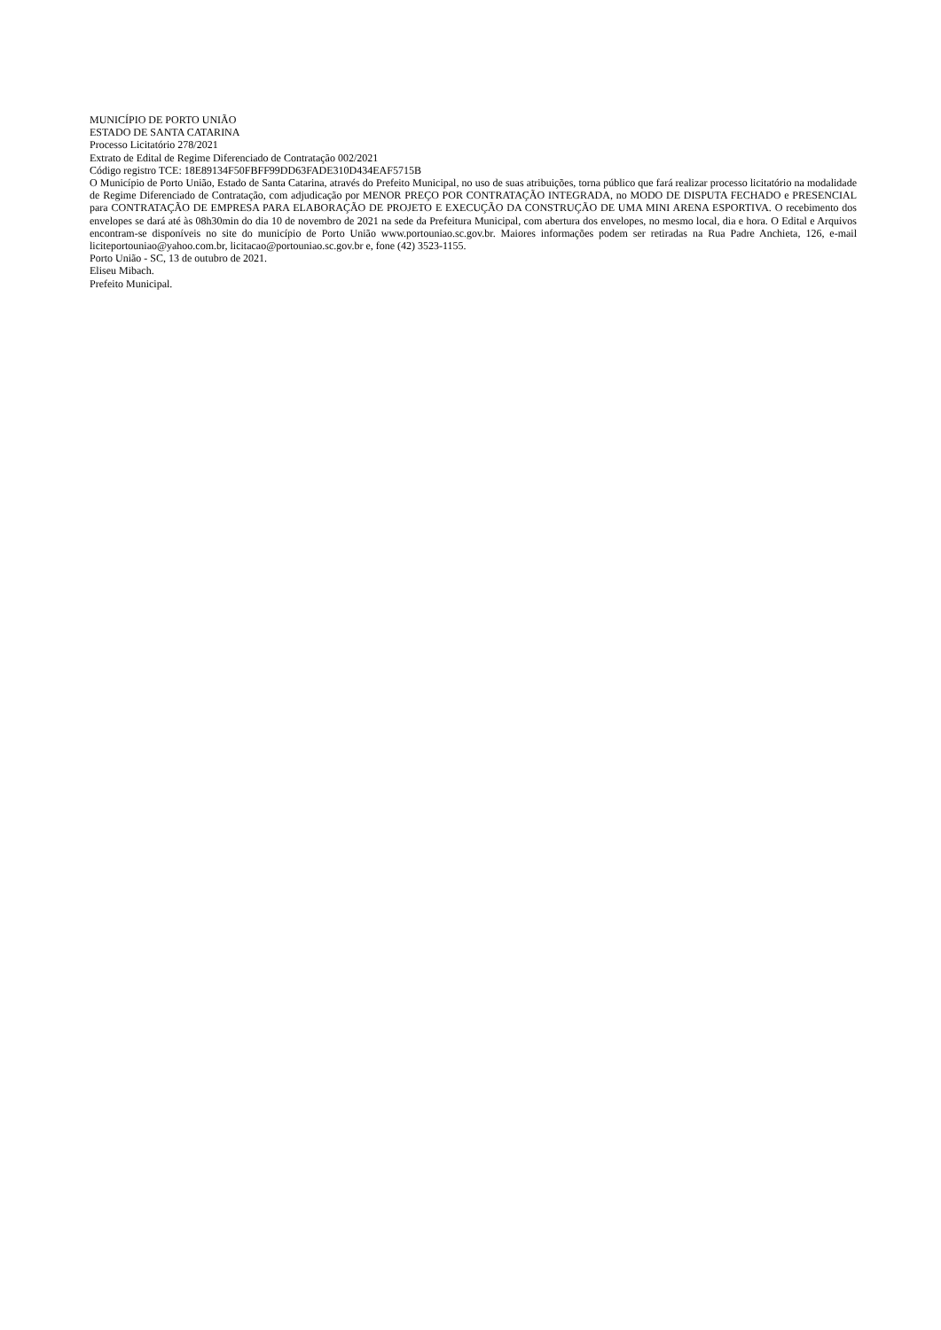MUNICÍPIO DE PORTO UNIÃO
ESTADO DE SANTA CATARINA
Processo Licitatório 278/2021
Extrato de Edital de Regime Diferenciado de Contratação 002/2021
Código registro TCE: 18E89134F50FBFF99DD63FADE310D434EAF5715B
O Município de Porto União, Estado de Santa Catarina, através do Prefeito Municipal, no uso de suas atribuições, torna público que fará realizar processo licitatório na modalidade de Regime Diferenciado de Contratação, com adjudicação por MENOR PREÇO POR CONTRATAÇÃO INTEGRADA, no MODO DE DISPUTA FECHADO e PRESENCIAL para CONTRATAÇÃO DE EMPRESA PARA ELABORAÇÃO DE PROJETO E EXECUÇÃO DA CONSTRUÇÃO DE UMA MINI ARENA ESPORTIVA. O recebimento dos envelopes se dará até às 08h30min do dia 10 de novembro de 2021 na sede da Prefeitura Municipal, com abertura dos envelopes, no mesmo local, dia e hora. O Edital e Arquivos encontram-se disponíveis no site do município de Porto União www.portouniao.sc.gov.br. Maiores informações podem ser retiradas na Rua Padre Anchieta, 126, e-mail liciteportouniao@yahoo.com.br, licitacao@portouniao.sc.gov.br e, fone (42) 3523-1155.
Porto União - SC, 13 de outubro de 2021.
Eliseu Mibach.
Prefeito Municipal.